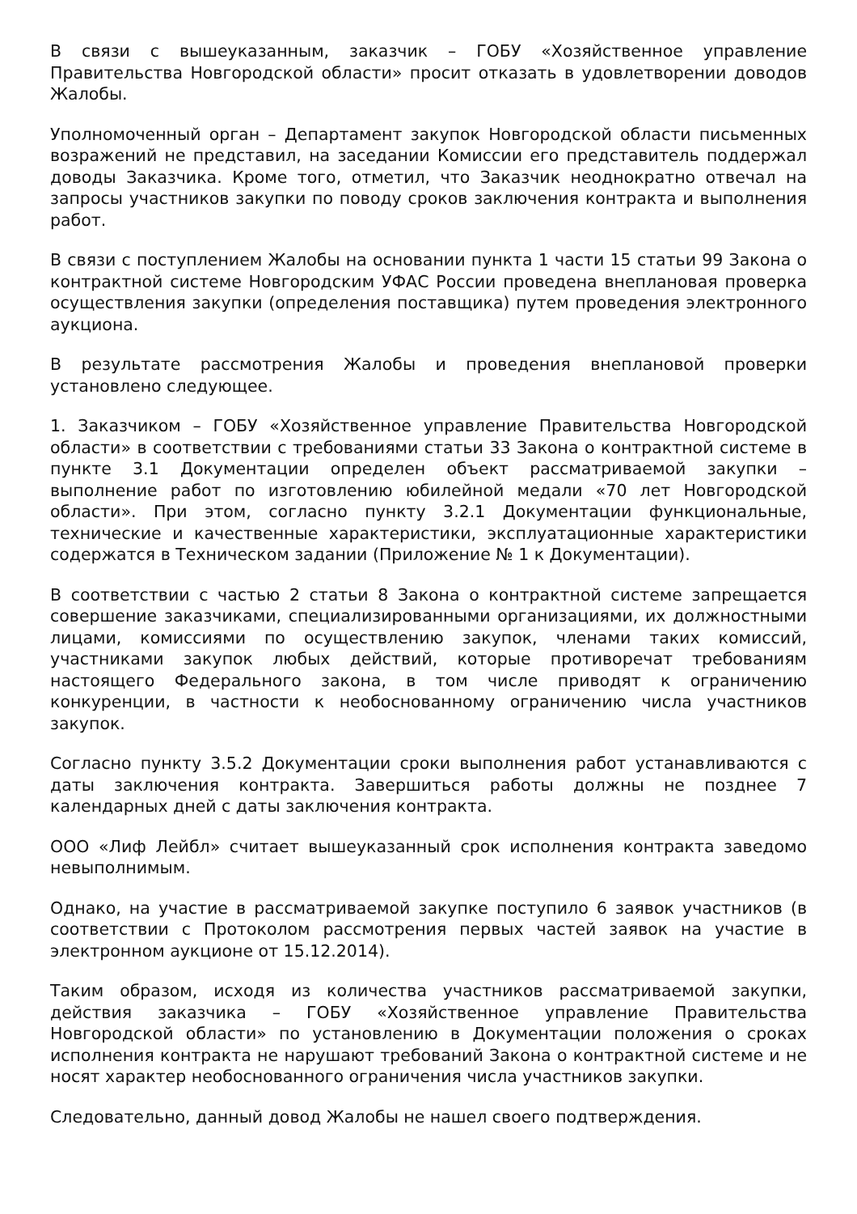В связи с вышеуказанным, заказчик – ГОБУ «Хозяйственное управление Правительства Новгородской области» просит отказать в удовлетворении доводов Жалобы.
Уполномоченный орган – Департамент закупок Новгородской области письменных возражений не представил, на заседании Комиссии его представитель поддержал доводы Заказчика. Кроме того, отметил, что Заказчик неоднократно отвечал на запросы участников закупки по поводу сроков заключения контракта и выполнения работ.
В связи с поступлением Жалобы на основании пункта 1 части 15 статьи 99 Закона о контрактной системе Новгородским УФАС России проведена внеплановая проверка осуществления закупки (определения поставщика) путем проведения электронного аукциона.
В результате рассмотрения Жалобы и проведения внеплановой проверки установлено следующее.
1. Заказчиком – ГОБУ «Хозяйственное управление Правительства Новгородской области» в соответствии с требованиями статьи 33 Закона о контрактной системе в пункте 3.1 Документации определен объект рассматриваемой закупки – выполнение работ по изготовлению юбилейной медали «70 лет Новгородской области». При этом, согласно пункту 3.2.1 Документации функциональные, технические и качественные характеристики, эксплуатационные характеристики содержатся в Техническом задании (Приложение № 1 к Документации).
В соответствии с частью 2 статьи 8 Закона о контрактной системе запрещается совершение заказчиками, специализированными организациями, их должностными лицами, комиссиями по осуществлению закупок, членами таких комиссий, участниками закупок любых действий, которые противоречат требованиям настоящего Федерального закона, в том числе приводят к ограничению конкуренции, в частности к необоснованному ограничению числа участников закупок.
Согласно пункту 3.5.2 Документации сроки выполнения работ устанавливаются с даты заключения контракта. Завершиться работы должны не позднее 7 календарных дней с даты заключения контракта.
ООО «Лиф Лейбл» считает вышеуказанный срок исполнения контракта заведомо невыполнимым.
Однако, на участие в рассматриваемой закупке поступило 6 заявок участников (в соответствии с Протоколом рассмотрения первых частей заявок на участие в электронном аукционе от 15.12.2014).
Таким образом, исходя из количества участников рассматриваемой закупки, действия заказчика – ГОБУ «Хозяйственное управление Правительства Новгородской области» по установлению в Документации положения о сроках исполнения контракта не нарушают требований Закона о контрактной системе и не носят характер необоснованного ограничения числа участников закупки.
Следовательно, данный довод Жалобы не нашел своего подтверждения.